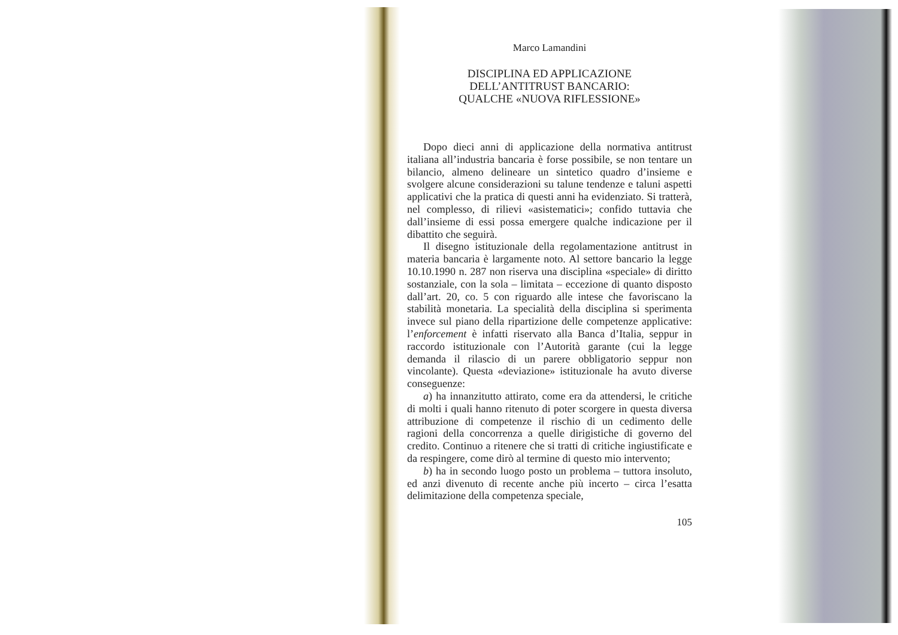Marco Lamandini
DISCIPLINA ED APPLICAZIONE
DELL’ANTITRUST BANCARIO:
QUALCHE «NUOVA RIFLESSIONE»
Dopo dieci anni di applicazione della normativa antitrust italiana all’industria bancaria è forse possibile, se non tentare un bilancio, almeno delineare un sintetico quadro d’insieme e svolgere alcune considerazioni su talune tendenze e taluni aspetti applicativi che la pratica di questi anni ha evidenziato. Si tratterà, nel complesso, di rilievi «asistematici»; confido tuttavia che dall’insieme di essi possa emergere qualche indicazione per il dibattito che seguirà.
Il disegno istituzionale della regolamentazione antitrust in materia bancaria è largamente noto. Al settore bancario la legge 10.10.1990 n. 287 non riserva una disciplina «speciale» di diritto sostanziale, con la sola – limitata – eccezione di quanto disposto dall’art. 20, co. 5 con riguardo alle intese che favoriscano la stabilità monetaria. La specialità della disciplina si sperimenta invece sul piano della ripartizione delle competenze applicative: l’enforcement è infatti riservato alla Banca d’Italia, seppur in raccordo istituzionale con l’Autorità garante (cui la legge demanda il rilascio di un parere obbligatorio seppur non vincolante). Questa «deviazione» istituzionale ha avuto diverse conseguenze:
a) ha innanzitutto attirato, come era da attendersi, le critiche di molti i quali hanno ritenuto di poter scorgere in questa diversa attribuzione di competenze il rischio di un cedimento delle ragioni della concorrenza a quelle dirigistiche di governo del credito. Continuo a ritenere che si tratti di critiche ingiustificate e da respingere, come dirò al termine di questo mio intervento;
b) ha in secondo luogo posto un problema – tuttora insoluto, ed anzi divenuto di recente anche più incerto – circa l’esatta delimitazione della competenza speciale,
105